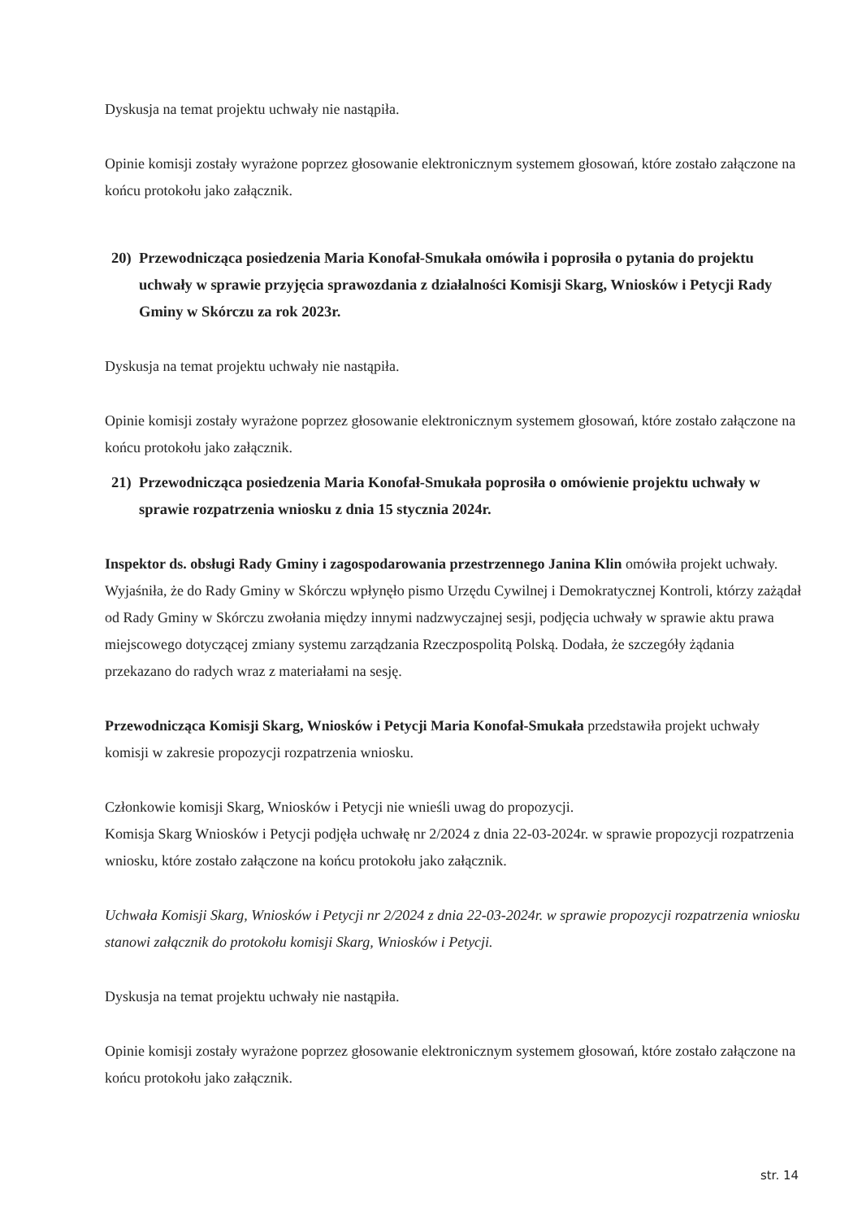Dyskusja na temat projektu uchwały nie nastąpiła.
Opinie komisji zostały wyrażone poprzez głosowanie elektronicznym systemem głosowań, które zostało załączone na końcu protokołu jako załącznik.
20) Przewodnicząca posiedzenia Maria Konofał-Smukała omówiła i poprosiła o pytania do projektu uchwały w sprawie przyjęcia sprawozdania z działalności Komisji Skarg, Wniosków i Petycji Rady Gminy w Skórczu za rok 2023r.
Dyskusja na temat projektu uchwały nie nastąpiła.
Opinie komisji zostały wyrażone poprzez głosowanie elektronicznym systemem głosowań, które zostało załączone na końcu protokołu jako załącznik.
21) Przewodnicząca posiedzenia Maria Konofał-Smukała poprosiła o omówienie projektu uchwały w sprawie rozpatrzenia wniosku z dnia 15 stycznia 2024r.
Inspektor ds. obsługi Rady Gminy i zagospodarowania przestrzennego Janina Klin omówiła projekt uchwały. Wyjaśniła, że do Rady Gminy w Skórczu wpłynęło pismo Urzędu Cywilnej i Demokratycznej Kontroli, którzy zażądał od Rady Gminy w Skórczu zwołania między innymi nadzwyczajnej sesji, podjęcia uchwały w sprawie aktu prawa miejscowego dotyczącej zmiany systemu zarządzania Rzeczpospolitą Polską. Dodała, że szczegóły żądania przekazano do radych wraz z materiałami na sesję.
Przewodnicząca Komisji Skarg, Wniosków i Petycji Maria Konofał-Smukała przedstawiła projekt uchwały komisji w zakresie propozycji rozpatrzenia wniosku.
Członkowie komisji Skarg, Wniosków i Petycji nie wnieśli uwag do propozycji.
Komisja Skarg Wniosków i Petycji podjęła uchwałę nr 2/2024 z dnia 22-03-2024r. w sprawie propozycji rozpatrzenia wniosku, które zostało załączone na końcu protokołu jako załącznik.
Uchwała Komisji Skarg, Wniosków i Petycji nr 2/2024 z dnia 22-03-2024r. w sprawie propozycji rozpatrzenia wniosku stanowi załącznik do protokołu komisji Skarg, Wniosków i Petycji.
Dyskusja na temat projektu uchwały nie nastąpiła.
Opinie komisji zostały wyrażone poprzez głosowanie elektronicznym systemem głosowań, które zostało załączone na końcu protokołu jako załącznik.
str. 14